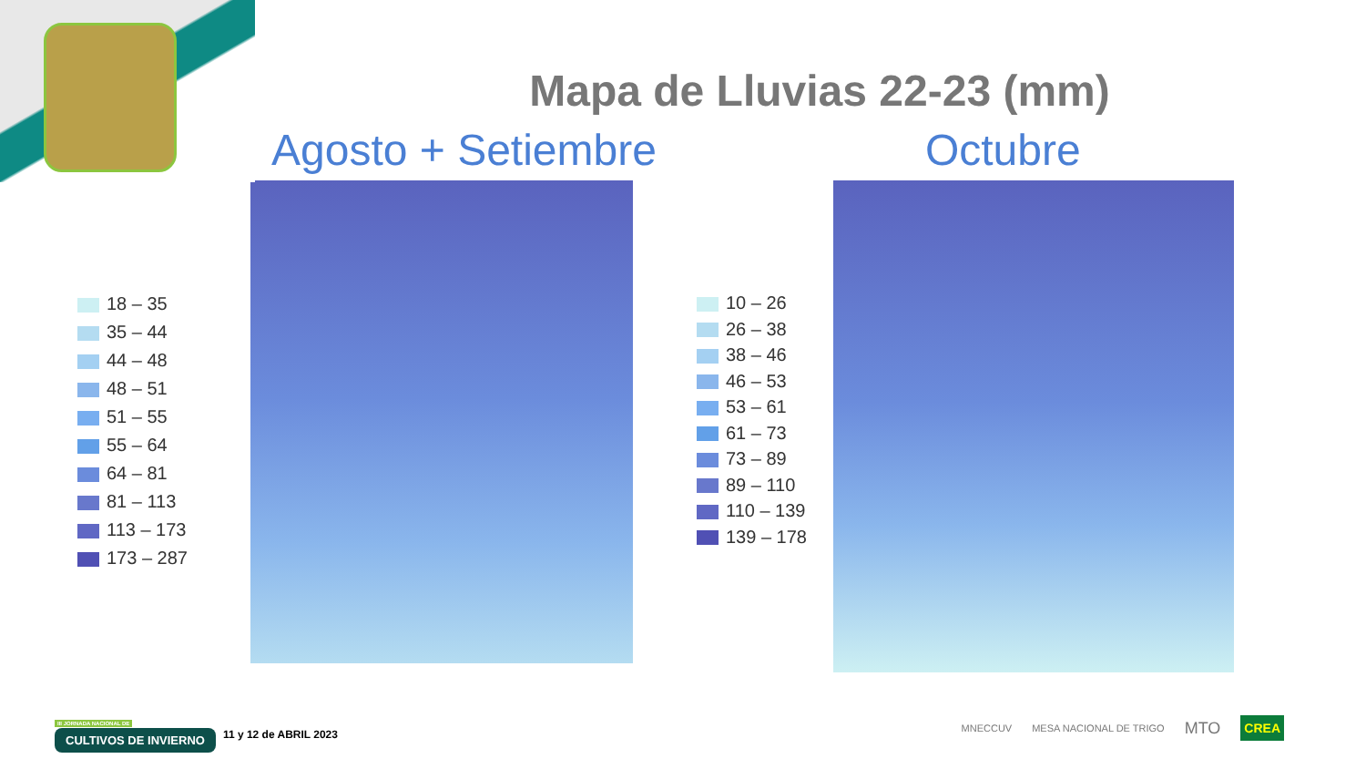Mapa de Lluvias 22-23 (mm)
Agosto + Setiembre Octubre
18 – 35
35 – 44
44 – 48
48 – 51
51 – 55
55 – 64
64 – 81
81 – 113
113 – 173
173 – 287
10 – 26
26 – 38
38 – 46
46 – 53
53 – 61
61 – 73
73 – 89
89 – 110
110 – 139
139 – 178
III JORNADA NACIONAL DE
CULTIVOS DE INVIERNO
11 y 12 de ABRIL 2023
MNECCUV MESA NACIONAL DE TRIGO MTO CREA